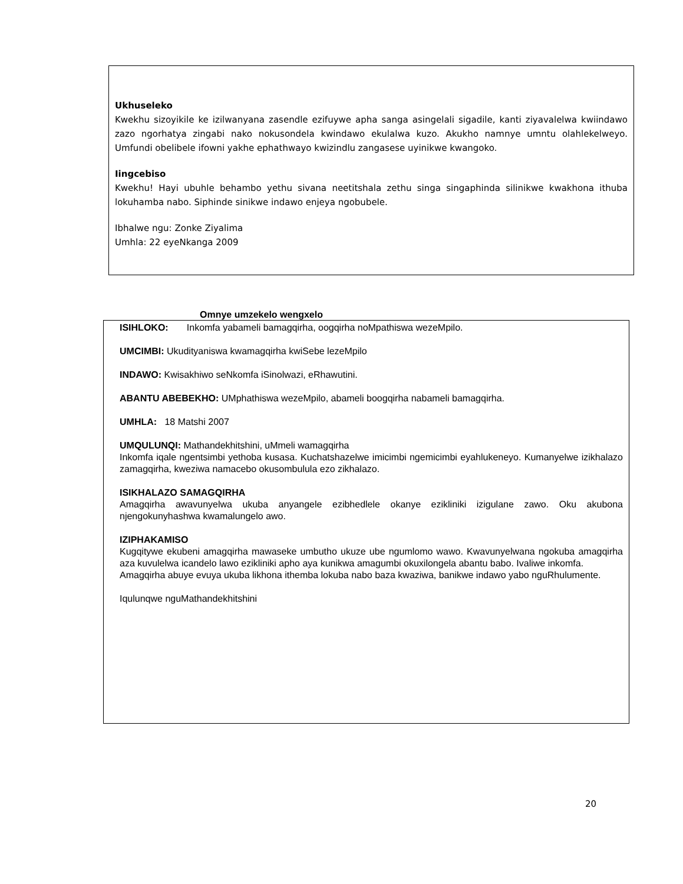Ukhuseleko
Kwekhu sizoyikile ke izilwanyana zasendle ezifuywe apha sanga asingelali sigadile, kanti ziyavalelwa kwiindawo zazo ngorhatya zingabi nako nokusondela kwindawo ekulalwa kuzo. Akukho namnye umntu olahlekelweyo. Umfundi obelibele ifowni yakhe ephathwayo kwizindlu zangasese uyinikwe kwangoko.
Iingcebiso
Kwekhu! Hayi ubuhle behambo yethu sivana neetitshala zethu singa singaphinda silinikwe kwakhona ithuba lokuhamba nabo. Siphinde sinikwe indawo enjeya ngobubele.
Ibhalwe ngu: Zonke Ziyalima
Umhla: 22 eyeNkanga 2009
Omnye umzekelo wengxelo
ISIHLOKO: Inkomfa yabameli bamagqirha, oogqirha noMpathiswa wezeMpilo.
UMCIMBI: Ukudityaniswa kwamagqirha kwiSebe lezeMpilo
INDAWO: Kwisakhiwo seNkomfa iSinolwazi, eRhawutini.
ABANTU ABEBEKHO: UMphathiswa wezeMpilo, abameli boogqirha nabameli bamagqirha.
UMHLA: 18 Matshi 2007
UMQULUNQI: Mathandekhitshini, uMmeli wamagqirha
Inkomfa iqale ngentsimbi yethoba kusasa. Kuchatshazelwe imicimbi ngemicimbi eyahlukeneyo. Kumanyelwe izikhalazo zamagqirha, kweziwa namacebo okusombulula ezo zikhalazo.
ISIKHALAZO SAMAGQIRHA
Amagqirha awavunyelwa ukuba anyangele ezibhedlele okanye ezikliniki izigulane zawo. Oku akubona njengokunyhashwa kwamalungelo awo.
IZIPHAKAMISO
Kugqitywe ekubeni amagqirha mawaseke umbutho ukuze ube ngumlomo wawo. Kwavunyelwana ngokuba amagqirha aza kuvulelwa icandelo lawo ezikliniki apho aya kunikwa amagumbi okuxilongela abantu babo. Ivaliwe inkomfa.
Amagqirha abuye evuya ukuba likhona ithemba lokuba nabo baza kwaziwa, banikwe indawo yabo nguRhulumente.
Iqulunqwe nguMathandekhitshini
20